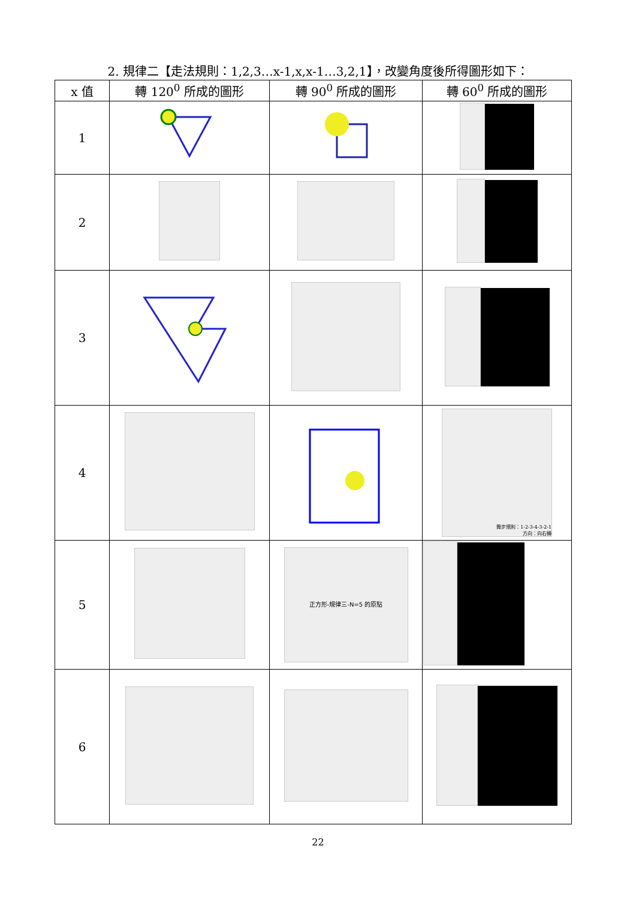2. 規律二【走法規則：1,2,3…x-1,x,x-1…3,2,1】，改變角度後所得圖形如下：
| x 值 | 轉 120<sup>0</sup> 所成的圖形 | 轉 90<sup>0</sup> 所成的圖形 | 轉 60<sup>0</sup> 所成的圖形 |
| --- | --- | --- | --- |
| 1 | | | |
| 2 | | | |
| 3 | | | |
| 4 | | | 舞步規則：1-2-3-4-3-2-1 方向：向右轉 |
| 5 | | 正方形-規律三-N=5 的原點 | |
| 6 | | | |
22